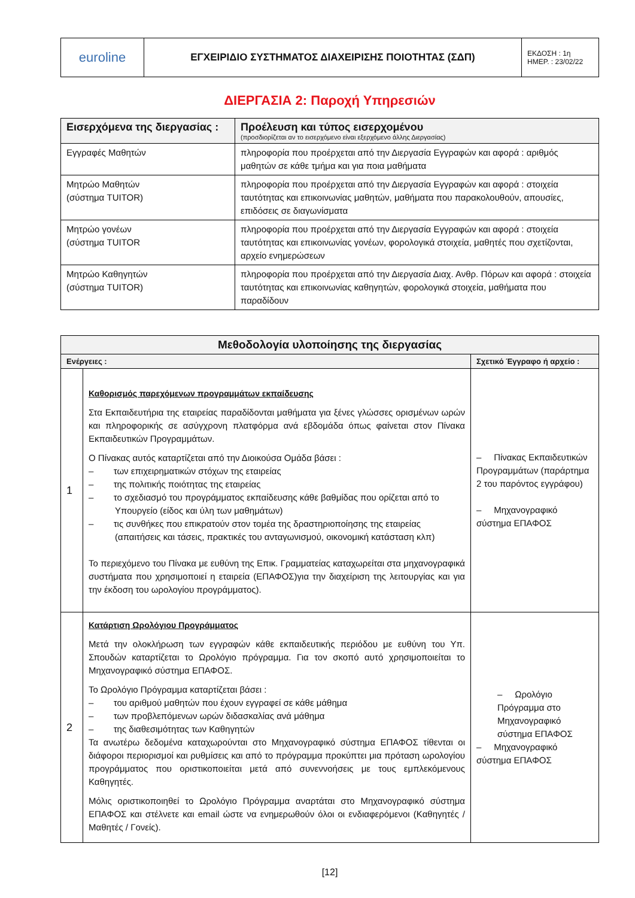| euroline | ΕΓΧΕΙΡΙΔΙΟ ΣΥΣΤΗΜΑΤΟΣ ΔΙΑΧΕΙΡΙΣΗΣ ΠΟΙΟΤΗΤΑΣ (ΣΔΠ) | ΕΚΔΟΣΗ : 1η ΗΜΕΡ. : 23/02/22 |
ΔΙΕΡΓΑΣΙΑ 2: Παροχή Υπηρεσιών
| Εισερχόμενα της διεργασίας : | Προέλευση και τύπος εισερχομένου (προσδιορίζεται αν το εισερχόμενο είναι εξερχόμενο άλλης Διεργασίας) |
| --- | --- |
| Εγγραφές Μαθητών | πληροφορία που προέρχεται από την Διεργασία Εγγραφών και αφορά : αριθμός μαθητών σε κάθε τμήμα και για ποια μαθήματα |
| Μητρώο Μαθητών (σύστημα TUITOR) | πληροφορία που προέρχεται από την Διεργασία Εγγραφών και αφορά : στοιχεία ταυτότητας και επικοινωνίας μαθητών, μαθήματα που παρακολουθούν, απουσίες, επιδόσεις σε διαγωνίσματα |
| Μητρώο γονέων (σύστημα TUITOR | πληροφορία που προέρχεται από την Διεργασία Εγγραφών και αφορά : στοιχεία ταυτότητας και επικοινωνίας γονέων, φορολογικά στοιχεία, μαθητές που σχετίζονται, αρχείο ενημερώσεων |
| Μητρώο Καθηγητών (σύστημα TUITOR) | πληροφορία που προέρχεται από την Διεργασία Διαχ. Ανθρ. Πόρων και αφορά : στοιχεία ταυτότητας και επικοινωνίας καθηγητών, φορολογικά στοιχεία, μαθήματα που παραδίδουν |
| Μεθοδολογία υλοποίησης της διεργασίας | | |
| --- | --- | --- |
| Ενέργειες : | | Σχετικό Έγγραφο ή αρχείο : |
| 1 | Καθορισμός παρεχόμενων προγραμμάτων εκπαίδευσης Στα Εκπαιδευτήρια της εταιρείας παραδίδονται μαθήματα για ξένες γλώσσες ορισμένων ωρών και πληροφορικής σε ασύγχρονη πλατφόρμα ανά εβδομάδα όπως φαίνεται στον Πίνακα Εκπαιδευτικών Προγραμμάτων. Ο Πίνακας αυτός καταρτίζεται από την Διοικούσα Ομάδα βάσει : – των επιχειρηματικών στόχων της εταιρείας – της πολιτικής ποιότητας της εταιρείας – το σχεδιασμό του προγράμματος εκπαίδευσης κάθε βαθμίδας που ορίζεται από το Υπουργείο (είδος και ύλη των μαθημάτων) – τις συνθήκες που επικρατούν στον τομέα της δραστηριοποίησης της εταιρείας (απαιτήσεις και τάσεις, πρακτικές του ανταγωνισμού, οικονομική κατάσταση κλπ) Το περιεχόμενο του Πίνακα με ευθύνη της Επικ. Γραμματείας καταχωρείται στα μηχανογραφικά συστήματα που χρησιμοποιεί η εταιρεία (ΕΠΑΦΟΣ)για την διαχείριση της λειτουργίας και για την έκδοση του ωρολογίου προγράμματος). | – Πίνακας Εκπαιδευτικών Προγραμμάτων (παράρτημα 2 του παρόντος εγγράφου) – Μηχανογραφικό σύστημα ΕΠΑΦΟΣ |
| 2 | Κατάρτιση Ωρολόγιου Προγράμματος Μετά την ολοκλήρωση των εγγραφών κάθε εκπαιδευτικής περιόδου με ευθύνη του Υπ. Σπουδών καταρτίζεται το Ωρολόγιο πρόγραμμα. Για τον σκοπό αυτό χρησιμοποιείται το Μηχανογραφικό σύστημα ΕΠΑΦΟΣ. Το Ωρολόγιο Πρόγραμμα καταρτίζεται βάσει : – του αριθμού μαθητών που έχουν εγγραφεί σε κάθε μάθημα – των προβλεπόμενων ωρών διδασκαλίας ανά μάθημα – της διαθεσιμότητας των Καθηγητών Τα ανωτέρω δεδομένα καταχωρούνται στο Μηχανογραφικό σύστημα ΕΠΑΦΟΣ τίθενται οι διάφοροι περιορισμοί και ρυθμίσεις και από το πρόγραμμα προκύπτει μια πρόταση ωρολογίου προγράμματος που οριστικοποιείται μετά από συνεννοήσεις με τους εμπλεκόμενους Καθηγητές. Μόλις οριστικοποιηθεί το Ωρολόγιο Πρόγραμμα αναρτάται στο Μηχανογραφικό σύστημα ΕΠΑΦΟΣ και στέλνετε και email ώστε να ενημερωθούν όλοι οι ενδιαφερόμενοι (Καθηγητές / Μαθητές / Γονείς). | – Ωρολόγιο Πρόγραμμα στο Μηχανογραφικό σύστημα ΕΠΑΦΟΣ – Μηχανογραφικό σύστημα ΕΠΑΦΟΣ |
[12]